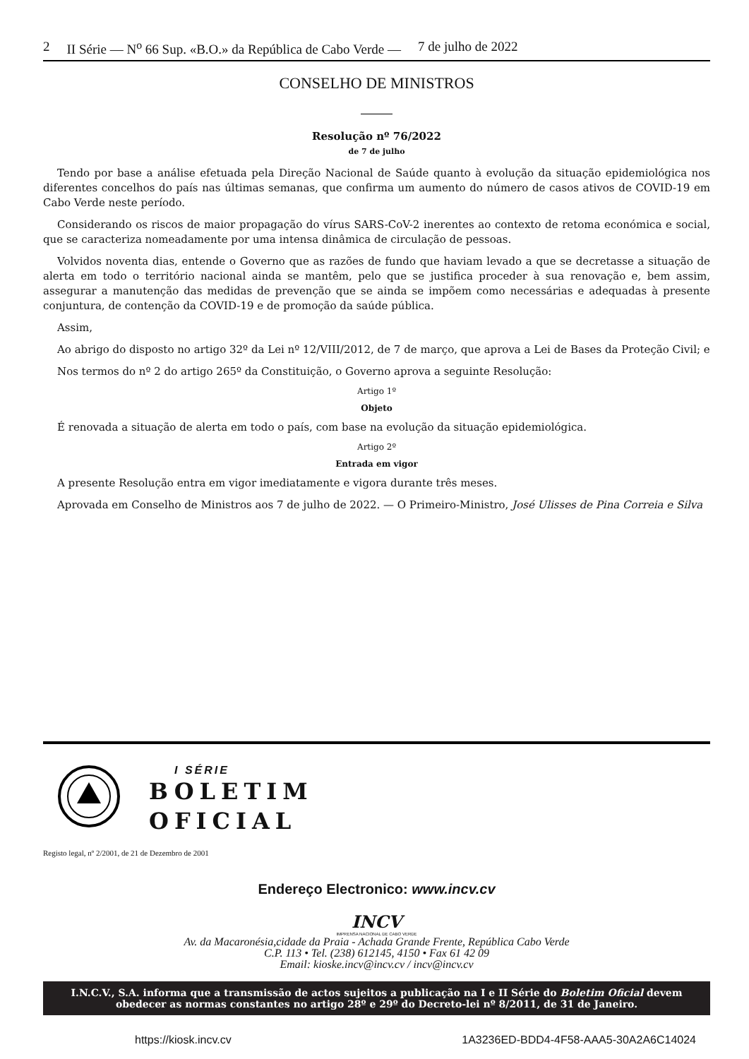2 II Série — N<sup>o</sup> 66 Sup. «B.O.» da República de Cabo Verde — 7 de julho de 2022
CONSELHO DE MINISTROS
Resolução nº 76/2022
de 7 de julho
Tendo por base a análise efetuada pela Direção Nacional de Saúde quanto à evolução da situação epidemiológica nos diferentes concelhos do país nas últimas semanas, que confirma um aumento do número de casos ativos de COVID-19 em Cabo Verde neste período.
Considerando os riscos de maior propagação do vírus SARS-CoV-2 inerentes ao contexto de retoma económica e social, que se caracteriza nomeadamente por uma intensa dinâmica de circulação de pessoas.
Volvidos noventa dias, entende o Governo que as razões de fundo que haviam levado a que se decretasse a situação de alerta em todo o território nacional ainda se mantêm, pelo que se justifica proceder à sua renovação e, bem assim, assegurar a manutenção das medidas de prevenção que se ainda se impõem como necessárias e adequadas à presente conjuntura, de contenção da COVID-19 e de promoção da saúde pública.
Assim,
Ao abrigo do disposto no artigo 32º da Lei nº 12/VIII/2012, de 7 de março, que aprova a Lei de Bases da Proteção Civil; e
Nos termos do nº 2 do artigo 265º da Constituição, o Governo aprova a seguinte Resolução:
Artigo 1º
Objeto
É renovada a situação de alerta em todo o país, com base na evolução da situação epidemiológica.
Artigo 2º
Entrada em vigor
A presente Resolução entra em vigor imediatamente e vigora durante três meses.
Aprovada em Conselho de Ministros aos 7 de julho de 2022. — O Primeiro-Ministro, José Ulisses de Pina Correia e Silva
I SÉRIE
BOLETIM
OFICIAL
Registo legal, nº 2/2001, de 21 de Dezembro de 2001
Endereço Electronico: www.incv.cv
INCV
IMPRENSA NACIONAL DE CABO VERDE
Av. da Macaronésia,cidade da Praia - Achada Grande Frente, República Cabo Verde
C.P. 113 • Tel. (238) 612145, 4150 • Fax 61 42 09
Email: kioske.incv@incv.cv / incv@incv.cv
I.N.C.V., S.A. informa que a transmissão de actos sujeitos a publicação na I e II Série do Boletim Oficial devem obedecer as normas constantes no artigo 28º e 29º do Decreto-lei nº 8/2011, de 31 de Janeiro.
https://kiosk.incv.cv 1A3236ED-BDD4-4F58-AAA5-30A2A6C14024